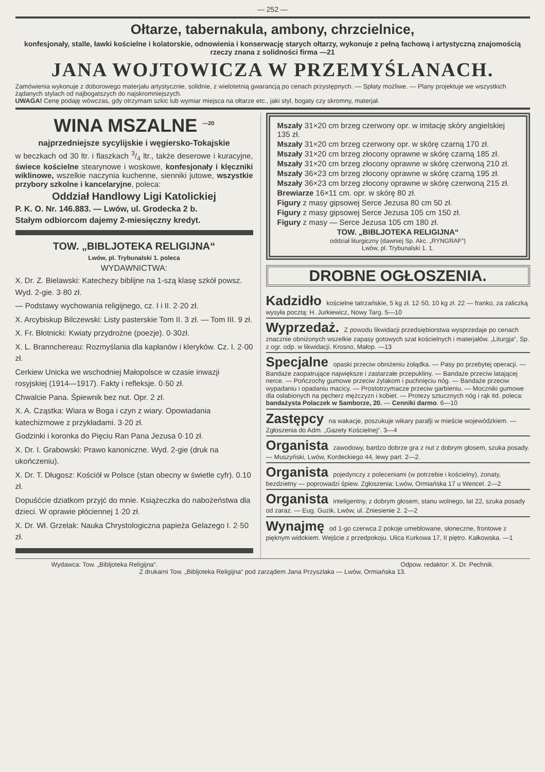— 252 —
Ołtarze, tabernakula, ambony, chrzcielnice,
konfesjonały, stalle, ławki kościelne i kolatorskie, odnowienia i konserwację starych ołtarzy, wykonuje z pełną fachową i artystyczną znajomością rzeczy znana z solidności firma —21
JANA WOJTOWICZA W PRZEMYŚLANACH.
Zamówienia wykonuje z doborowego materjału artystycznie, solidnie, z wielotetnią gwarancją po cenach przystępnych. — Spłaty możliwe. — Plany projektuje we wszystkich żądanych stylach od najbogatszych do najskromniejszych.
UWAGA! Cenę podaję wówczas, gdy otrzymam szkic lub wymiar miejsca na ołtarze etc., jaki styl, bogaty czy skromny, materjał.
WINA MSZALNE <sup>—20</sup>
najprzedniejsze sycylijskie i węgiersko-Tokajskie
w beczkach od 30 ltr. i flaszkach 3/4 ltr., także deserowe i kuracyjne, świece kościelne stearynowe i woskowe, konfesjonały i klęczniki wiklinowe, wszelkie naczynia kuchenne, sienniki jutowe, wszystkie przybory szkolne i kancelaryjne, poleca:
Oddział Handlowy Ligi Katolickiej
P. K. O. Nr. 146.883. — Lwów, ul. Grodecka 2 b.
Stałym odbiorcom dajemy 2-miesięczny kredyt.
TOW. „BIBLJOTEKA RELIGIJNA“
Lwów, pl. Trybunalski 1. poleca
WYDAWNICTWA:
X. Dr. Z. Bielawski: Katechezy biblijne na 1-szą klasę szkół powsz. Wyd. 2-gie. 3·80 zł.
— Podstawy wychowania religijnego, cz. I i II. 2·20 zł.
X. Arcybiskup Bilczewski: Listy pasterskie Tom II. 3 zł. — Tom III. 9 zł.
X. Fr. Błotnicki: Kwiaty przydrożne (poezje). 0·30zł.
X. L. Brannchereau: Rozmyślania dla kapłanów i kleryków. Cz. I. 2·00 zł.
Cerkiew Unicka we wschodniej Małopolsce w czasie inwazji rosyjskiej (1914—1917). Fakty i refleksje. 0·50 zł.
Chwalcie Pana. Śpiewnik bez nut. Opr. 2 zł.
X. A. Cząstka: Wiara w Boga i czyn z wiary. Opowiadania katechizmowe z przykładami. 3·20 zł.
Godzinki i koronka do Pięciu Ran Pana Jezusa 0·10 zł.
X. Dr. I. Grabowski: Prawo kanoniczne. Wyd. 2-gie (druk na ukończeniu).
X. Dr. T. Długosz: Kościół w Polsce (stan obecny w świetle cyfr). 0.10 zł.
Dopuśćcie dziatkom przyjć do mnie. Książeczka do nabożeństwa dla dzieci. W oprawie płóciennej 1·20 zł.
X. Dr. Wł. Grzelak: Nauka Chrystologiczna papieża Gelazego I. 2·50 zł.
Mszały 31×20 cm brzeg czerwony opr. w imitację skóry angielskiej 135 zł.
Mszały 31×20 cm brzeg czerwony opr. w skórę czarną 170 zł.
Mszały 31×20 cm brzeg złocony oprawne w skórę czarną 185 zł.
Mszały 31×20 cm brzeg złocony oprawne w skórę czerwoną 210 zł.
Mszały 36×23 cm brzeg złocony oprawne w skórę czarną 195 zł.
Mszały 36×23 cm brzeg złocony oprawne w skórę czerwoną 215 zł.
Brewiarze 16×11 cm. opr. w skórę 80 zł.
Figury z masy gipsowej Serce Jezusa 80 cm 50 zł.
Figury z masy gipsowej Serce Jezusa 105 cm 150 zł.
Figury z masy — Serce Jezusa 105 cm 180 zł.
TOW. „BIBLJOTEKA RELIGIJNA“
oddział liturgiczny (dawniej Sp. Akc. „RYNGRAF“)
Lwów, pl. Trybunalski 1. 1.
DROBNE OGŁOSZENIA.
Kadzidło kościelne tatrzańskie, 5 kg zł. 12·50, 10 kg zł. 22 — franko, za zaliczką wysyła pocztą: H. Jurkiewicz, Nowy Targ. 5—10
Wyprzedaż. Z powodu likwidacji przedsiębiorstwa wysprzedaje po cenach znacznie obniżonych wszelkie zapasy gotowych szat kościelnych i materjałów. „Liturgja“, Sp. z ogr. odp. w likwidacji. Krosno, Małop. —13
Specjalne opaski przeciw obniżeniu żołądka. — Pasy po przebytej operacji. — Bandaże zaopatrujące największe i zastarzałe przepukliny. — Bandaże przeciw latającej nerce. — Pończochy gumowe przeciw żylakom i puchnięciu nóg. — Bandaże przeciw wypadaniu i opadaniu macicy. — Prostotrzymacze przeciw garbieniu. — Moczniki gumowe dla osłabionych na pęcherz mężczyzn i kobiet. — Protezy sztucznych nóg i rąk itd. poleca: bandażysta Polaczek w Samborze, 20. — Cenniki darmo. 6—10
Zastępcy na wakacje, poszukuje wikary parafji w mieście wojewódzkiem. — Zgłoszenia do Adm. „Gazety Kościelnej“. 3—4
Organista zawodowy, bardzo dobrze gra z nut z dobrym głosem, szuka posady. — Muszyński, Lwów, Kordeckiego 44, lewy part. 2—2.
Organista pojedynczy z poleceniami (w potrzebie i kościelny), żonaty, bezdzietny — poprowadzi śpiew. Zgłoszenia: Lwów, Ormiańska 17 u Wencel. 2—2
Organista inteligentny, z dobrym głosem, stanu wolnego, lat 22, szuka posady od zaraz. — Eug. Guzik, Lwów, ul. Zniesienie 2. 2—2
Wynajmę od 1-go czerwca 2 pokoje umeblowane, słoneczne, frontowe z pięknym widokiem. Wejście z przedpokoju. Ulica Kurkowa 17, II piętro. Kałkowska. —1
Wydawca: Tow. „Bibljoteka Religijna“. Odpow. redaktor: X. Dr. Pechnik.
Z drukarni Tow. „Bibljoteka Religijna“ pod zarządem Jana Przyszlaka — Lwów, Ormiańska 13.